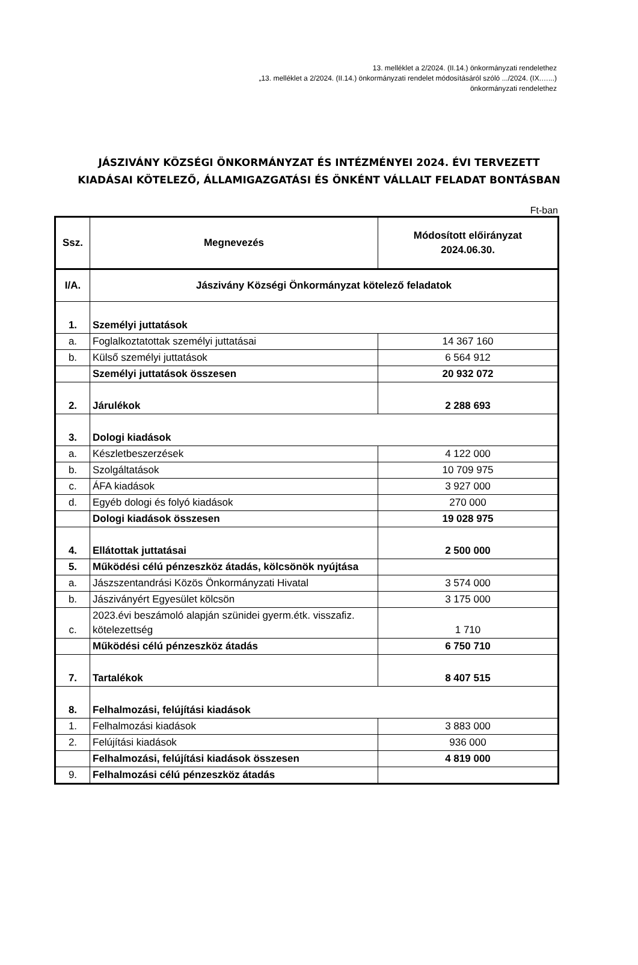13. melléklet a 2/2024. (II.14.) önkormányzati rendelethez
„13. melléklet a 2/2024. (II.14.) önkormányzati rendelet módosításáról szóló .../2024. (IX.…...)
önkormányzati rendelethez
JÁSZIVÁNY KÖZSÉGI ÖNKORMÁNYZAT ÉS INTÉZMÉNYEI 2024. ÉVI TERVEZETT
KIADÁSAI KÖTELEZŐ, ÁLLAMIGAZGATÁSI ÉS ÖNKÉNT VÁLLALT FELADAT BONTÁSBAN
Ft-ban
| Ssz. | Megnevezés | Módosított előirányzat 2024.06.30. |
| --- | --- | --- |
| I/A. | Jászivány Községi Önkormányzat kötelező feladatok | |
| 1. | Személyi juttatások | |
| a. | Foglalkoztatottak személyi juttatásai | 14 367 160 |
| b. | Külső személyi juttatások | 6 564 912 |
| | Személyi juttatások összesen | 20 932 072 |
| 2. | Járulékok | 2 288 693 |
| 3. | Dologi kiadások | |
| a. | Készletbeszerzések | 4 122 000 |
| b. | Szolgáltatások | 10 709 975 |
| c. | ÁFA kiadások | 3 927 000 |
| d. | Egyéb dologi és folyó kiadások | 270 000 |
| | Dologi kiadások összesen | 19 028 975 |
| 4. | Ellátottak juttatásai | 2 500 000 |
| 5. | Működési célú pénzeszköz átadás, kölcsönök nyújtása | |
| a. | Jászszentandrási Közös Önkormányzati Hivatal | 3 574 000 |
| b. | Jászivány­ért Egyesület kölcsön | 3 175 000 |
| c. | 2023.évi beszámoló alapján szünidei gyerm.étk. visszafiz. kötelezettség | 1 710 |
| | Működési célú pénzeszköz átadás | 6 750 710 |
| 7. | Tartalékok | 8 407 515 |
| 8. | Felhalmozási, felújítási kiadások | |
| 1. | Felhalmozási kiadások | 3 883 000 |
| 2. | Felújítási kiadások | 936 000 |
| | Felhalmozási, felújítási kiadások összesen | 4 819 000 |
| 9. | Felhalmozási célú pénzeszköz átadás | |